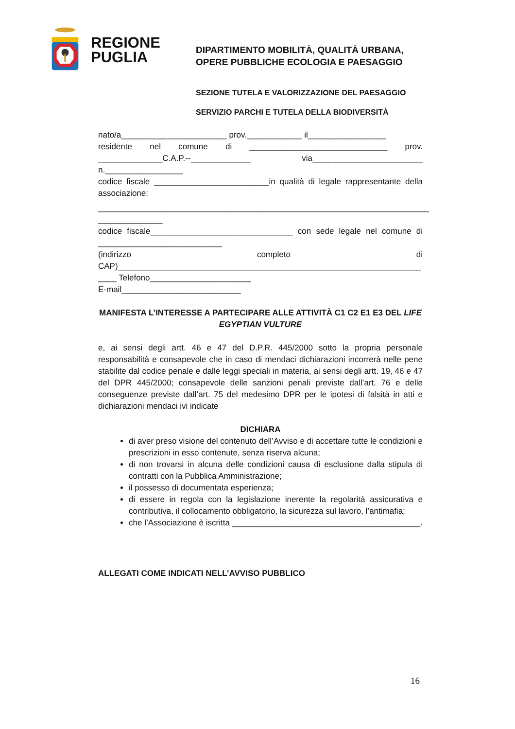REGIONE
PUGLIA
DIPARTIMENTO MOBILITÀ, QUALITÀ URBANA,
OPERE PUBBLICHE ECOLOGIA E PAESAGGIO
SEZIONE TUTELA E VALORIZZAZIONE DEL PAESAGGIO
SERVIZIO PARCHI E TUTELA DELLA BIODIVERSITÀ
nato/a_______________________ prov.____________ il_________________
residente nel comune di ______________________________ prov. ______________C.A.P.--_____________ via________________________ n._________________
codice fiscale _________________________in qualità di legale rappresentante della associazione:
________________________________________________________________________
______________
codice fiscale_______________________________ con sede legale nel comune di ___________________________
(indirizzo completo di CAP)__________________________________________________________________
____ Telefono______________________
E-mail__________________________
MANIFESTA L’INTERESSE A PARTECIPARE ALLE ATTIVITÀ C1 C2 E1 E3 DEL LIFE EGYPTIAN VULTURE
e, ai sensi degli artt. 46 e 47 del D.P.R. 445/2000 sotto la propria personale responsabilità e consapevole che in caso di mendaci dichiarazioni incorrerà nelle pene stabilite dal codice penale e dalle leggi speciali in materia, ai sensi degli artt. 19, 46 e 47 del DPR 445/2000; consapevole delle sanzioni penali previste dall’art. 76 e delle conseguenze previste dall’art. 75 del medesimo DPR per le ipotesi di falsità in atti e dichiarazioni mendaci ivi indicate
DICHIARA
di aver preso visione del contenuto dell’Avviso e di accettare tutte le condizioni e prescrizioni in esso contenute, senza riserva alcuna;
di non trovarsi in alcuna delle condizioni causa di esclusione dalla stipula di contratti con la Pubblica Amministrazione;
il possesso di documentata esperienza;
di essere in regola con la legislazione inerente la regolarità assicurativa e contributiva, il collocamento obbligatorio, la sicurezza sul lavoro, l’antimafia;
che l’Associazione è iscritta _________________________________________.
ALLEGATI COME INDICATI NELL’AVVISO PUBBLICO
16